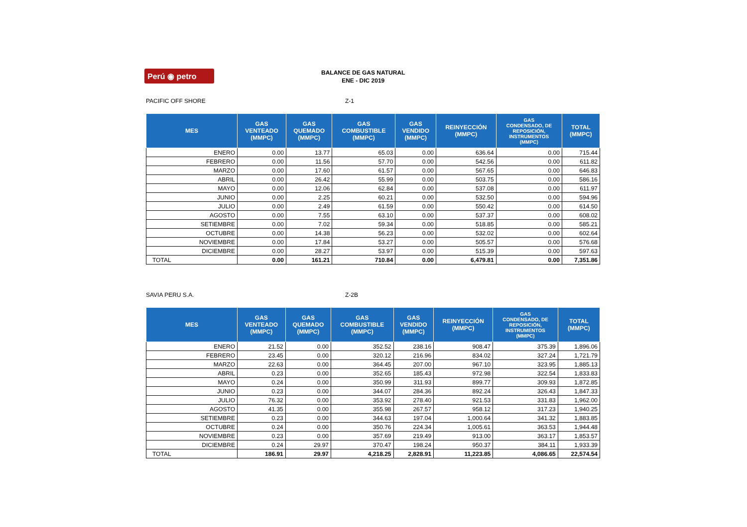Perú ◉ petro
BALANCE DE GAS NATURAL
ENE - DIC 2019
PACIFIC OFF SHORE Z-1
| MES | GAS VENTEADO (MMPC) | GAS QUEMADO (MMPC) | GAS COMBUSTIBLE (MMPC) | GAS VENDIDO (MMPC) | REINYECCIÓN (MMPC) | GAS CONDENSADO, DE REPOSICIÓN, INSTRUMENTOS (MMPC) | TOTAL (MMPC) |
| --- | --- | --- | --- | --- | --- | --- | --- |
| ENERO | 0.00 | 13.77 | 65.03 | 0.00 | 636.64 | 0.00 | 715.44 |
| FEBRERO | 0.00 | 11.56 | 57.70 | 0.00 | 542.56 | 0.00 | 611.82 |
| MARZO | 0.00 | 17.60 | 61.57 | 0.00 | 567.65 | 0.00 | 646.83 |
| ABRIL | 0.00 | 26.42 | 55.99 | 0.00 | 503.75 | 0.00 | 586.16 |
| MAYO | 0.00 | 12.06 | 62.84 | 0.00 | 537.08 | 0.00 | 611.97 |
| JUNIO | 0.00 | 2.25 | 60.21 | 0.00 | 532.50 | 0.00 | 594.96 |
| JULIO | 0.00 | 2.49 | 61.59 | 0.00 | 550.42 | 0.00 | 614.50 |
| AGOSTO | 0.00 | 7.55 | 63.10 | 0.00 | 537.37 | 0.00 | 608.02 |
| SETIEMBRE | 0.00 | 7.02 | 59.34 | 0.00 | 518.85 | 0.00 | 585.21 |
| OCTUBRE | 0.00 | 14.38 | 56.23 | 0.00 | 532.02 | 0.00 | 602.64 |
| NOVIEMBRE | 0.00 | 17.84 | 53.27 | 0.00 | 505.57 | 0.00 | 576.68 |
| DICIEMBRE | 0.00 | 28.27 | 53.97 | 0.00 | 515.39 | 0.00 | 597.63 |
| TOTAL | 0.00 | 161.21 | 710.84 | 0.00 | 6,479.81 | 0.00 | 7,351.86 |
SAVIA PERU S.A. Z-2B
| MES | GAS VENTEADO (MMPC) | GAS QUEMADO (MMPC) | GAS COMBUSTIBLE (MMPC) | GAS VENDIDO (MMPC) | REINYECCIÓN (MMPC) | GAS CONDENSADO, DE REPOSICIÓN, INSTRUMENTOS (MMPC) | TOTAL (MMPC) |
| --- | --- | --- | --- | --- | --- | --- | --- |
| ENERO | 21.52 | 0.00 | 352.52 | 238.16 | 908.47 | 375.39 | 1,896.06 |
| FEBRERO | 23.45 | 0.00 | 320.12 | 216.96 | 834.02 | 327.24 | 1,721.79 |
| MARZO | 22.63 | 0.00 | 364.45 | 207.00 | 967.10 | 323.95 | 1,885.13 |
| ABRIL | 0.23 | 0.00 | 352.65 | 185.43 | 972.98 | 322.54 | 1,833.83 |
| MAYO | 0.24 | 0.00 | 350.99 | 311.93 | 899.77 | 309.93 | 1,872.85 |
| JUNIO | 0.23 | 0.00 | 344.07 | 284.36 | 892.24 | 326.43 | 1,847.33 |
| JULIO | 76.32 | 0.00 | 353.92 | 278.40 | 921.53 | 331.83 | 1,962.00 |
| AGOSTO | 41.35 | 0.00 | 355.98 | 267.57 | 958.12 | 317.23 | 1,940.25 |
| SETIEMBRE | 0.23 | 0.00 | 344.63 | 197.04 | 1,000.64 | 341.32 | 1,883.85 |
| OCTUBRE | 0.24 | 0.00 | 350.76 | 224.34 | 1,005.61 | 363.53 | 1,944.48 |
| NOVIEMBRE | 0.23 | 0.00 | 357.69 | 219.49 | 913.00 | 363.17 | 1,853.57 |
| DICIEMBRE | 0.24 | 29.97 | 370.47 | 198.24 | 950.37 | 384.11 | 1,933.39 |
| TOTAL | 186.91 | 29.97 | 4,218.25 | 2,828.91 | 11,223.85 | 4,086.65 | 22,574.54 |